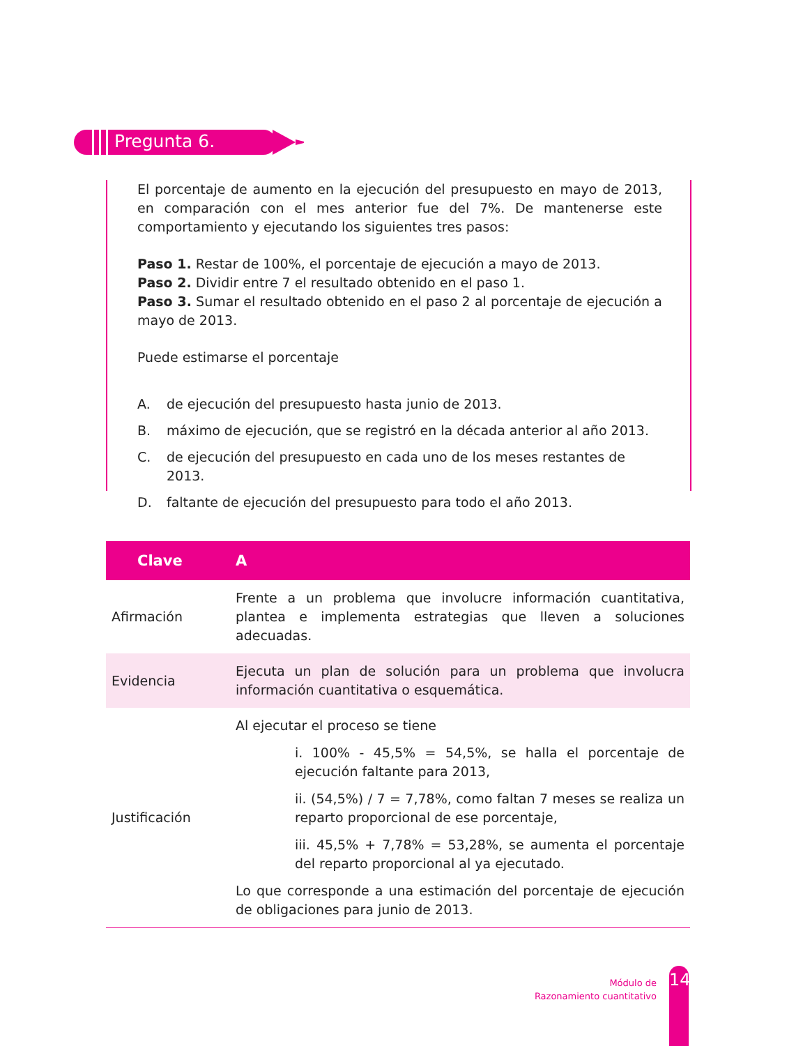Pregunta 6.
El porcentaje de aumento en la ejecución del presupuesto en mayo de 2013, en comparación con el mes anterior fue del 7%. De mantenerse este comportamiento y ejecutando los siguientes tres pasos:
Paso 1. Restar de 100%, el porcentaje de ejecución a mayo de 2013.
Paso 2. Dividir entre 7 el resultado obtenido en el paso 1.
Paso 3. Sumar el resultado obtenido en el paso 2 al porcentaje de ejecución a mayo de 2013.
Puede estimarse el porcentaje
A. de ejecución del presupuesto hasta junio de 2013.
B. máximo de ejecución, que se registró en la década anterior al año 2013.
C. de ejecución del presupuesto en cada uno de los meses restantes de 2013.
D. faltante de ejecución del presupuesto para todo el año 2013.
| Clave | A |
| --- | --- |
| Afirmación | Frente a un problema que involucre información cuantitativa, plantea e implementa estrategias que lleven a soluciones adecuadas. |
| Evidencia | Ejecuta un plan de solución para un problema que involucra información cuantitativa o esquemática. |
| Justificación | Al ejecutar el proceso se tiene i. 100% - 45,5% = 54,5%, se halla el porcentaje de ejecución faltante para 2013, ii. (54,5%) / 7 = 7,78%, como faltan 7 meses se realiza un reparto proporcional de ese porcentaje, iii. 45,5% + 7,78% = 53,28%, se aumenta el porcentaje del reparto proporcional al ya ejecutado. Lo que corresponde a una estimación del porcentaje de ejecución de obligaciones para junio de 2013. |
Módulo de
Razonamiento cuantitativo
14